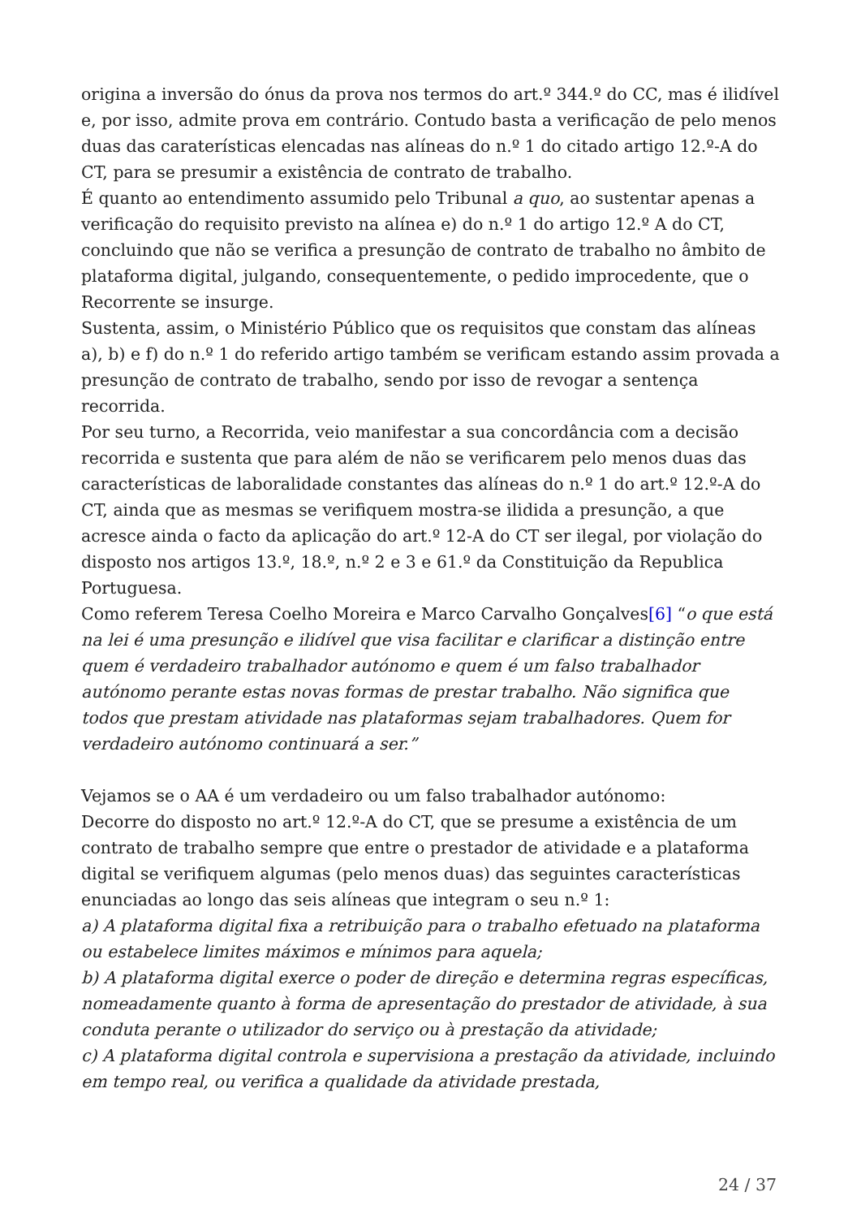origina a inversão do ónus da prova nos termos do art.º 344.º do CC, mas é ilidível e, por isso, admite prova em contrário. Contudo basta a verificação de pelo menos duas das caraterísticas elencadas nas alíneas do n.º 1 do citado artigo 12.º-A do CT, para se presumir a existência de contrato de trabalho.
É quanto ao entendimento assumido pelo Tribunal a quo, ao sustentar apenas a verificação do requisito previsto na alínea e) do n.º 1 do artigo 12.º A do CT, concluindo que não se verifica a presunção de contrato de trabalho no âmbito de plataforma digital, julgando, consequentemente, o pedido improcedente, que o Recorrente se insurge.
Sustenta, assim, o Ministério Público que os requisitos que constam das alíneas a), b) e f) do n.º 1 do referido artigo também se verificam estando assim provada a presunção de contrato de trabalho, sendo por isso de revogar a sentença recorrida.
Por seu turno, a Recorrida, veio manifestar a sua concordância com a decisão recorrida e sustenta que para além de não se verificarem pelo menos duas das características de laboralidade constantes das alíneas do n.º 1 do art.º 12.º-A do CT, ainda que as mesmas se verifiquem mostra-se ilidida a presunção, a que acresce ainda o facto da aplicação do art.º 12-A do CT ser ilegal, por violação do disposto nos artigos 13.º, 18.º, n.º 2 e 3 e 61.º da Constituição da Republica Portuguesa.
Como referem Teresa Coelho Moreira e Marco Carvalho Gonçalves[6] “o que está na lei é uma presunção e ilidível que visa facilitar e clarificar a distinção entre quem é verdadeiro trabalhador autónomo e quem é um falso trabalhador autónomo perante estas novas formas de prestar trabalho. Não significa que todos que prestam atividade nas plataformas sejam trabalhadores. Quem for verdadeiro autónomo continuará a ser.”
Vejamos se o AA é um verdadeiro ou um falso trabalhador autónomo:
Decorre do disposto no art.º 12.º-A do CT, que se presume a existência de um contrato de trabalho sempre que entre o prestador de atividade e a plataforma digital se verifiquem algumas (pelo menos duas) das seguintes características enunciadas ao longo das seis alíneas que integram o seu n.º 1:
a) A plataforma digital fixa a retribuição para o trabalho efetuado na plataforma ou estabelece limites máximos e mínimos para aquela;
b) A plataforma digital exerce o poder de direção e determina regras específicas, nomeadamente quanto à forma de apresentação do prestador de atividade, à sua conduta perante o utilizador do serviço ou à prestação da atividade;
c) A plataforma digital controla e supervisiona a prestação da atividade, incluindo em tempo real, ou verifica a qualidade da atividade prestada,
24 / 37